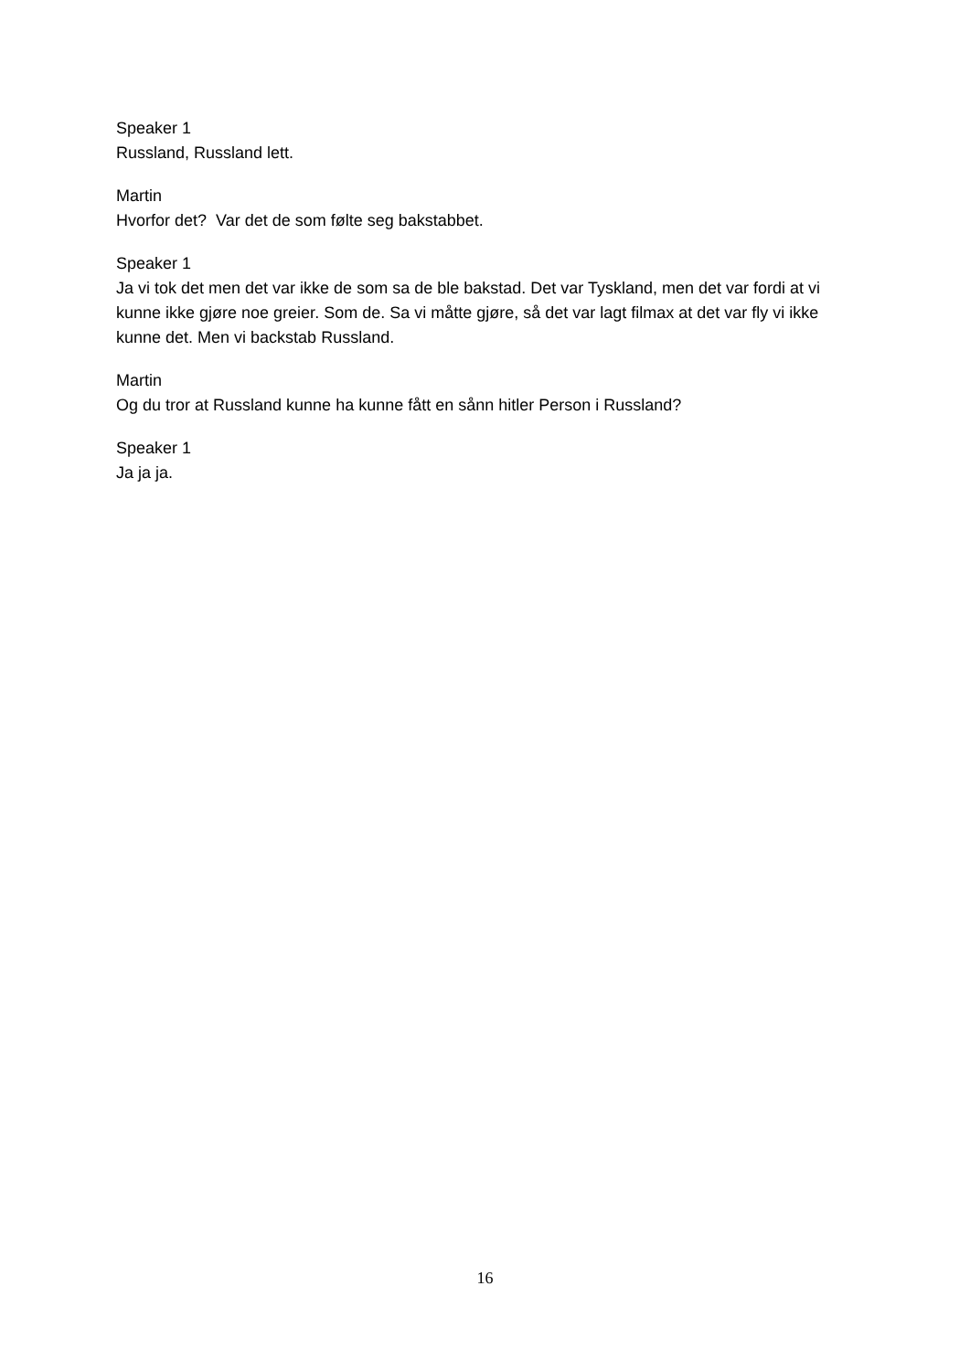Speaker 1
Russland, Russland lett.
Martin
Hvorfor det? Var det de som følte seg bakstabbet.
Speaker 1
Ja vi tok det men det var ikke de som sa de ble bakstad. Det var Tyskland, men det var fordi at vi kunne ikke gjøre noe greier. Som de. Sa vi måtte gjøre, så det var lagt filmax at det var fly vi ikke kunne det. Men vi backstab Russland.
Martin
Og du tror at Russland kunne ha kunne fått en sånn hitler Person i Russland?
Speaker 1
Ja ja ja.
16